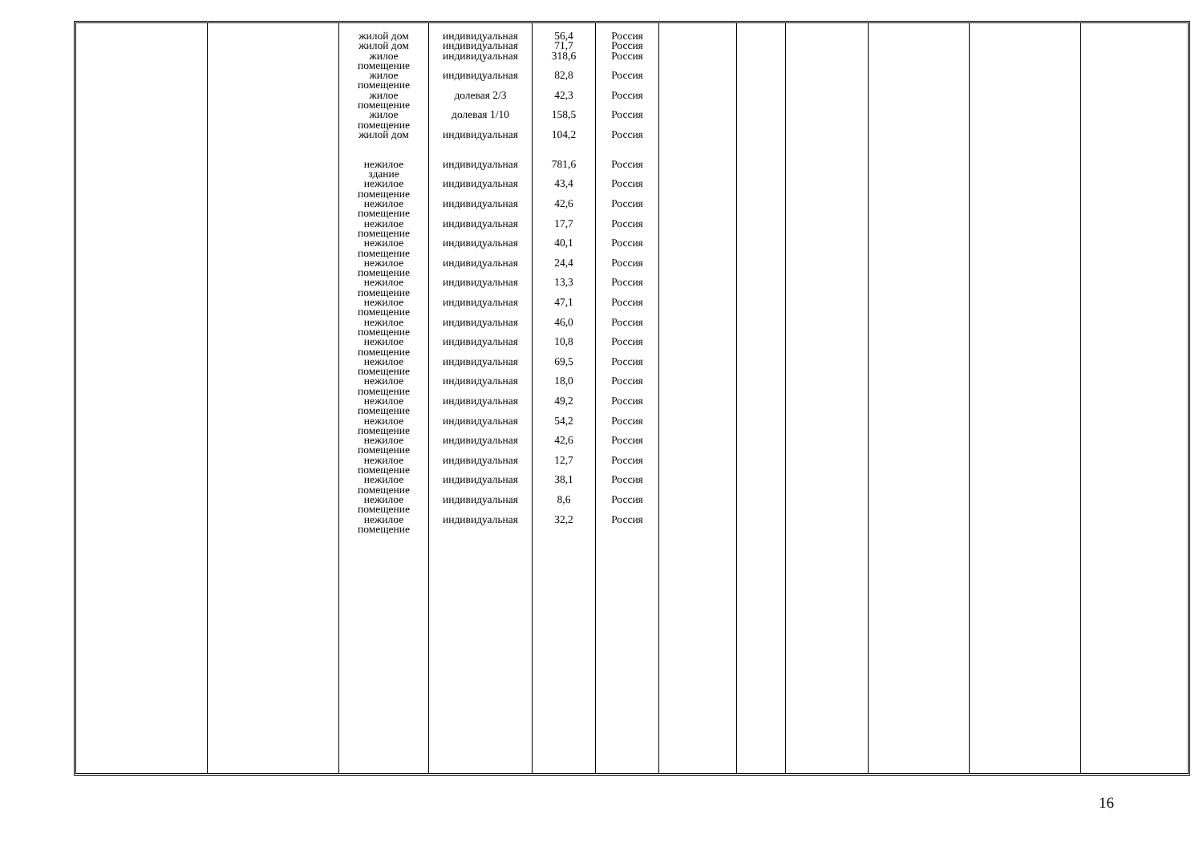| | | жилой дом жилой дом жилое помещение жилое помещение жилое помещение жилое помещение жилой дом нежилое здание нежилое помещение нежилое помещение нежилое помещение нежилое помещение нежилое помещение нежилое помещение нежилое помещение нежилое помещение нежилое помещение нежилое помещение нежилое помещение нежилое помещение нежилое помещение нежилое помещение нежилое помещение нежилое помещение нежилое помещение нежилое помещение | индивидуальная индивидуальная индивидуальная индивидуальная долевая 2/3 долевая 1/10 индивидуальная индивидуальная индивидуальная индивидуальная индивидуальная индивидуальная индивидуальная индивидуальная индивидуальная индивидуальная индивидуальная индивидуальная индивидуальная индивидуальная индивидуальная индивидуальная индивидуальная индивидуальная индивидуальная индивидуальная | 56,4 71,7 318,6 82,8 42,3 158,5 104,2 781,6 43,4 42,6 17,7 40,1 24,4 13,3 47,1 46,0 10,8 69,5 18,0 49,2 54,2 42,6 12,7 38,1 8,6 32,2 | Россия Россия Россия Россия Россия Россия Россия Россия Россия Россия Россия Россия Россия Россия Россия Россия Россия Россия Россия Россия Россия Россия Россия Россия Россия Россия | | | | | | |
16